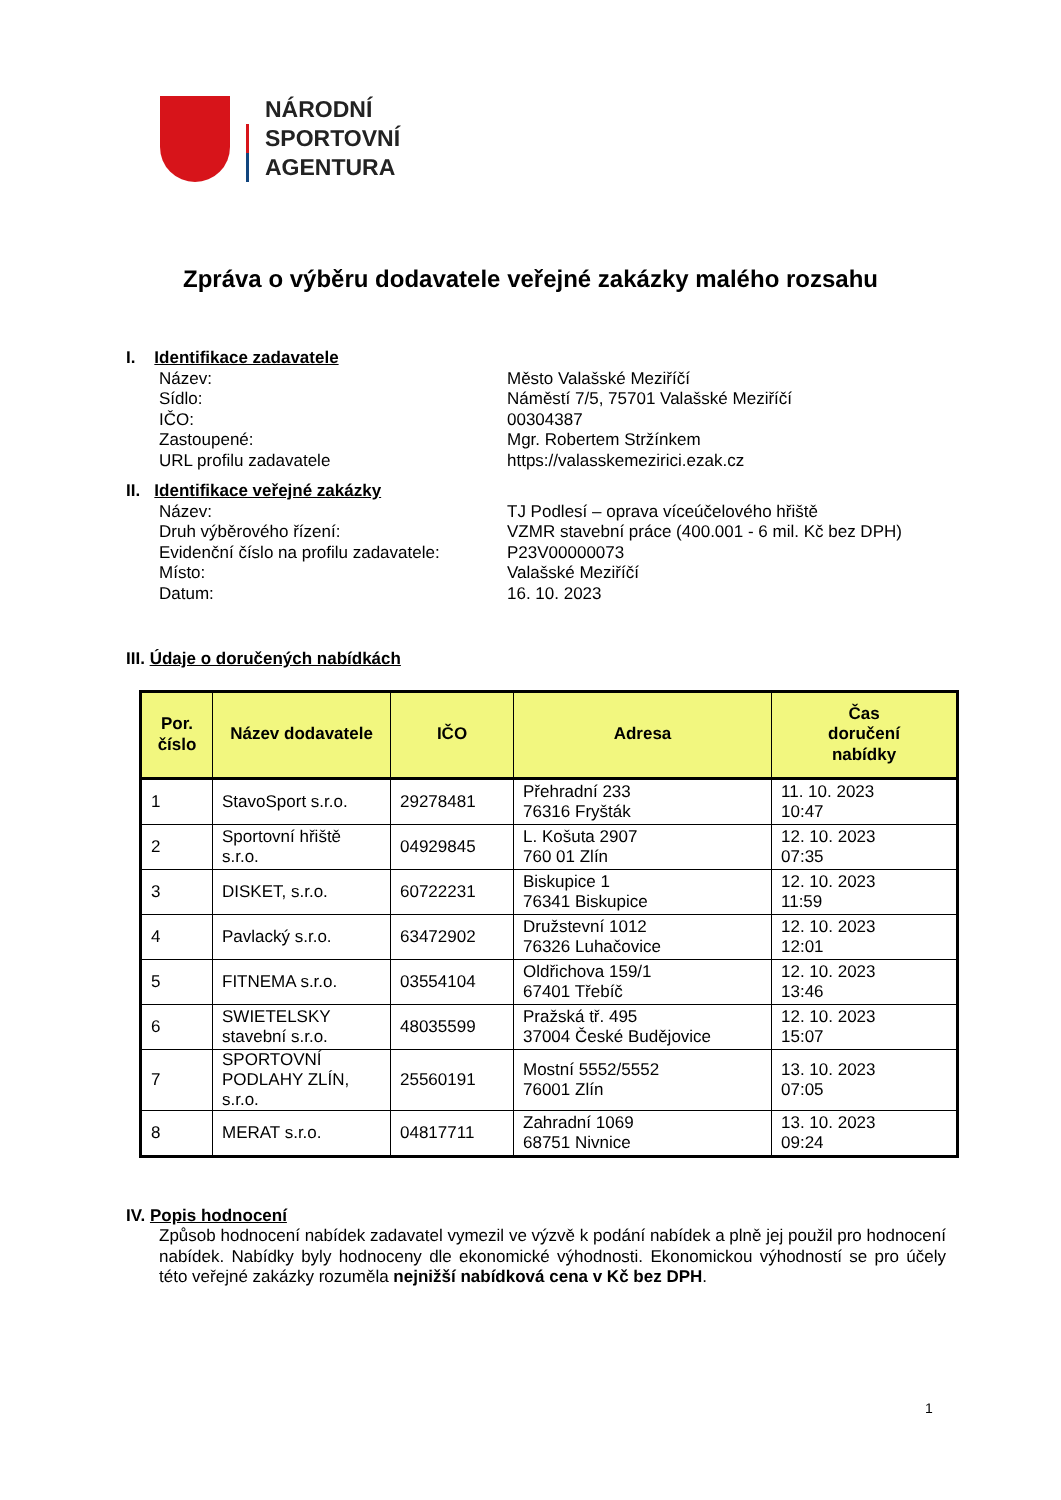NÁRODNÍ
SPORTOVNÍ
AGENTURA
Zpráva o výběru dodavatele veřejné zakázky malého rozsahu
I. Identifikace zadavatele
Název: Město Valašské Meziříčí Sídlo: Náměstí 7/5, 75701 Valašské Meziříčí IČO: 00304387 Zastoupené: Mgr. Robertem Stržínkem URL profilu zadavatele https://valasskemezirici.ezak.cz
II. Identifikace veřejné zakázky
Název: TJ Podlesí – oprava víceúčelového hřiště Druh výběrového řízení: VZMR stavební práce (400.001 - 6 mil. Kč bez DPH) Evidenční číslo na profilu zadavatele: P23V00000073 Místo: Valašské Meziříčí Datum: 16. 10. 2023
III. Údaje o doručených nabídkách
| Por. číslo | Název dodavatele | IČO | Adresa | Čas doručení nabídky |
| --- | --- | --- | --- | --- |
| 1 | StavoSport s.r.o. | 29278481 | Přehradní 233 76316 Fryšták | 11. 10. 2023 10:47 |
| 2 | Sportovní hřiště s.r.o. | 04929845 | L. Košuta 2907 760 01 Zlín | 12. 10. 2023 07:35 |
| 3 | DISKET, s.r.o. | 60722231 | Biskupice 1 76341 Biskupice | 12. 10. 2023 11:59 |
| 4 | Pavlacký s.r.o. | 63472902 | Družstevní 1012 76326 Luhačovice | 12. 10. 2023 12:01 |
| 5 | FITNEMA s.r.o. | 03554104 | Oldřichova 159/1 67401 Třebíč | 12. 10. 2023 13:46 |
| 6 | SWIETELSKY stavební s.r.o. | 48035599 | Pražská tř. 495 37004 České Budějovice | 12. 10. 2023 15:07 |
| 7 | SPORTOVNÍ PODLAHY ZLÍN, s.r.o. | 25560191 | Mostní 5552/5552 76001 Zlín | 13. 10. 2023 07:05 |
| 8 | MERAT s.r.o. | 04817711 | Zahradní 1069 68751 Nivnice | 13. 10. 2023 09:24 |
IV. Popis hodnocení
Způsob hodnocení nabídek zadavatel vymezil ve výzvě k podání nabídek a plně jej použil pro hodnocení nabídek. Nabídky byly hodnoceny dle ekonomické výhodnosti. Ekonomickou výhodností se pro účely této veřejné zakázky rozuměla nejnižší nabídková cena v Kč bez DPH.
1